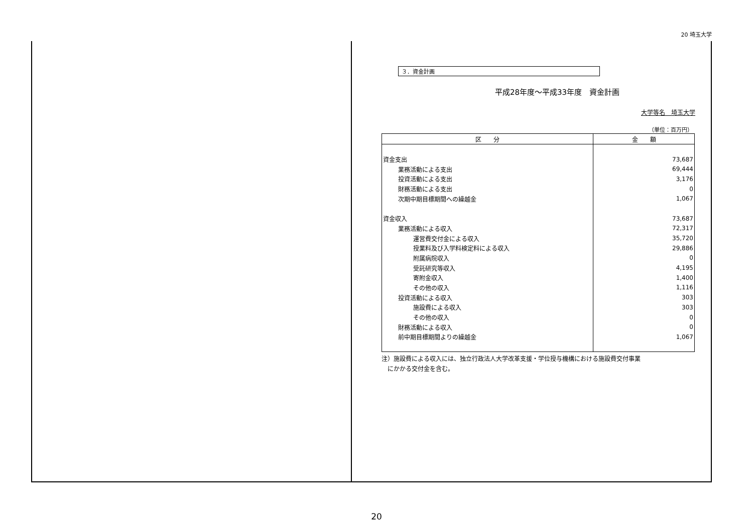20 埼玉大学
３．資金計画
平成28年度～平成33年度　資金計画
大学等名　埼玉大学
（単位：百万円）
| 区 分 | 金 額 |
| --- | --- |
| 資金支出 | 73,687 |
| 業務活動による支出 | 69,444 |
| 投資活動による支出 | 3,176 |
| 財務活動による支出 | 0 |
| 次期中期目標期間への繰越金 | 1,067 |
| 資金収入 | 73,687 |
| 業務活動による収入 | 72,317 |
| 運営費交付金による収入 | 35,720 |
| 授業料及び入学料検定料による収入 | 29,886 |
| 附属病院収入 | 0 |
| 受託研究等収入 | 4,195 |
| 寄附金収入 | 1,400 |
| その他の収入 | 1,116 |
| 投資活動による収入 | 303 |
| 施設費による収入 | 303 |
| その他の収入 | 0 |
| 財務活動による収入 | 0 |
| 前中期目標期間よりの繰越金 | 1,067 |
注）施設費による収入には、独立行政法人大学改革支援・学位授与機構における施設費交付事業
　にかかる交付金を含む。
20